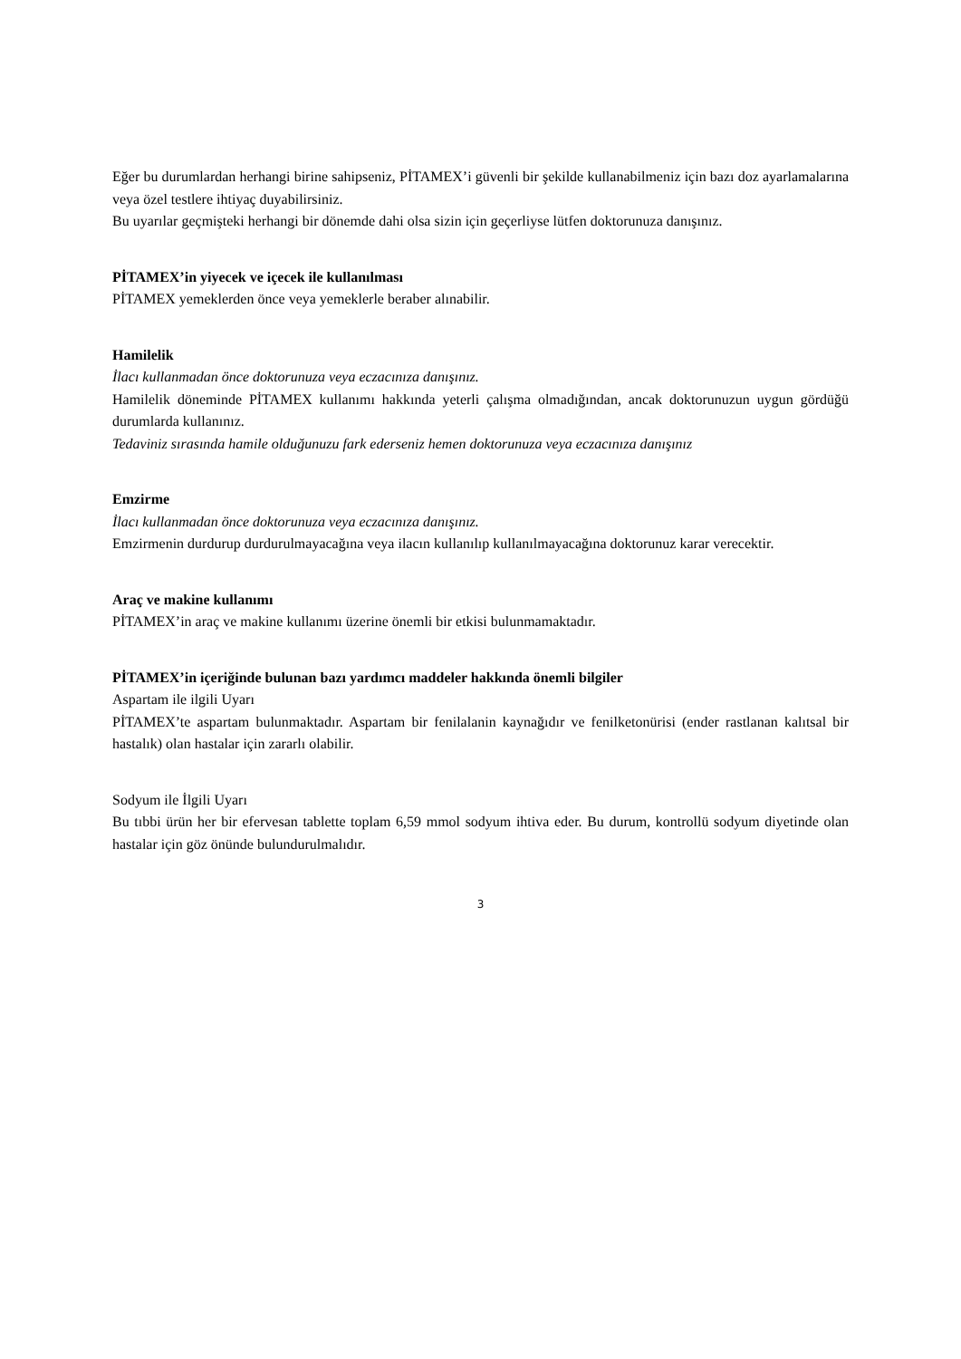Eğer bu durumlardan herhangi birine sahipseniz, PİTAMEX’i güvenli bir şekilde kullanabilmeniz için bazı doz ayarlamalarına veya özel testlere ihtiyaç duyabilirsiniz.
Bu uyarılar geçmişteki herhangi bir dönemde dahi olsa sizin için geçerliyse lütfen doktorunuza danışınız.
PİTAMEX’in yiyecek ve içecek ile kullanılması
PİTAMEX yemeklerden önce veya yemeklerle beraber alınabilir.
Hamilelik
İlacı kullanmadan önce doktorunuza veya eczacınıza danışınız.
Hamilelik döneminde PİTAMEX kullanımı hakkında yeterli çalışma olmadığından, ancak doktorunuzun uygun gördüğü durumlarda kullanınız.
Tedaviniz sırasında hamile olduğunuzu fark ederseniz hemen doktorunuza veya eczacınıza danışınız
Emzirme
İlacı kullanmadan önce doktorunuza veya eczacınıza danışınız.
Emzirmenin durdurup durdurulmayacağına veya ilacın kullanılıp kullanılmayacağına doktorunuz karar verecektir.
Araç ve makine kullanımı
PİTAMEX’in araç ve makine kullanımı üzerine önemli bir etkisi bulunmamaktadır.
PİTAMEX’in içeriğinde bulunan bazı yardımcı maddeler hakkında önemli bilgiler
Aspartam ile ilgili Uyarı
PİTAMEX’te aspartam bulunmaktadır. Aspartam bir fenilalanin kaynağıdır ve fenilketonürisi (ender rastlanan kalıtsal bir hastalık) olan hastalar için zararlı olabilir.
Sodyum ile İlgili Uyarı
Bu tıbbi ürün her bir efervesan tablette toplam 6,59 mmol sodyum ihtiva eder. Bu durum, kontrollü sodyum diyetinde olan hastalar için göz önünde bulundurulmalıdır.
3